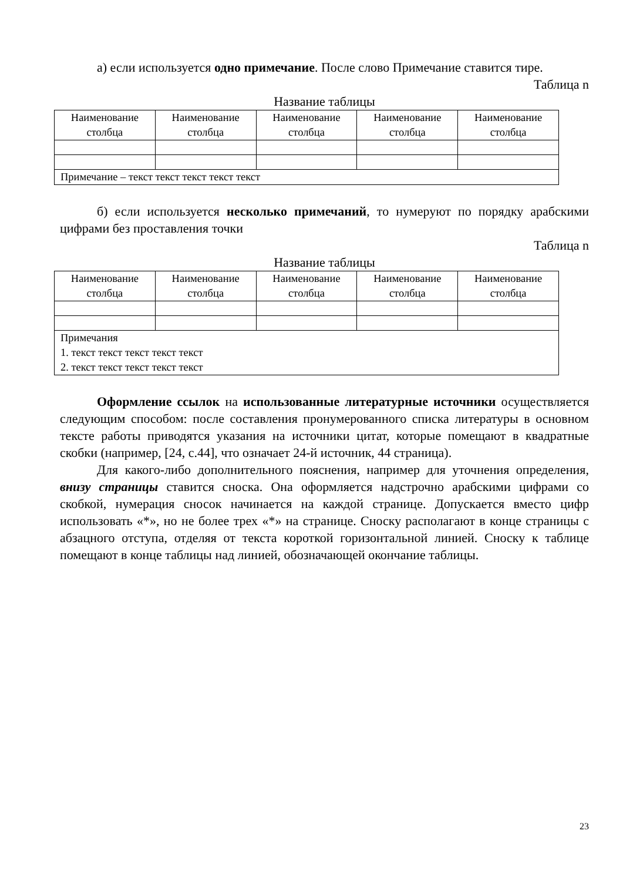а) если используется одно примечание. После слово Примечание ставится тире.
Таблица n
Название таблицы
| Наименование столбца | Наименование столбца | Наименование столбца | Наименование столбца | Наименование столбца |
| --- | --- | --- | --- | --- |
| Примечание – текст текст текст текст текст | | | | |
б) если используется несколько примечаний, то нумеруют по порядку арабскими цифрами без проставления точки
Таблица n
Название таблицы
| Наименование столбца | Наименование столбца | Наименование столбца | Наименование столбца | Наименование столбца |
| --- | --- | --- | --- | --- |
| Примечания 1. текст текст текст текст текст 2. текст текст текст текст текст | | | | |
Оформление ссылок на использованные литературные источники осуществляется следующим способом: после составления пронумерованного списка литературы в основном тексте работы приводятся указания на источники цитат, которые помещают в квадратные скобки (например, [24, с.44], что означает 24-й источник, 44 страница).
Для какого-либо дополнительного пояснения, например для уточнения определения, внизу страницы ставится сноска. Она оформляется надстрочно арабскими цифрами со скобкой, нумерация сносок начинается на каждой странице. Допускается вместо цифр использовать «*», но не более трех «*» на странице. Сноску располагают в конце страницы с абзацного отступа, отделяя от текста короткой горизонтальной линией. Сноску к таблице помещают в конце таблицы над линией, обозначающей окончание таблицы.
23